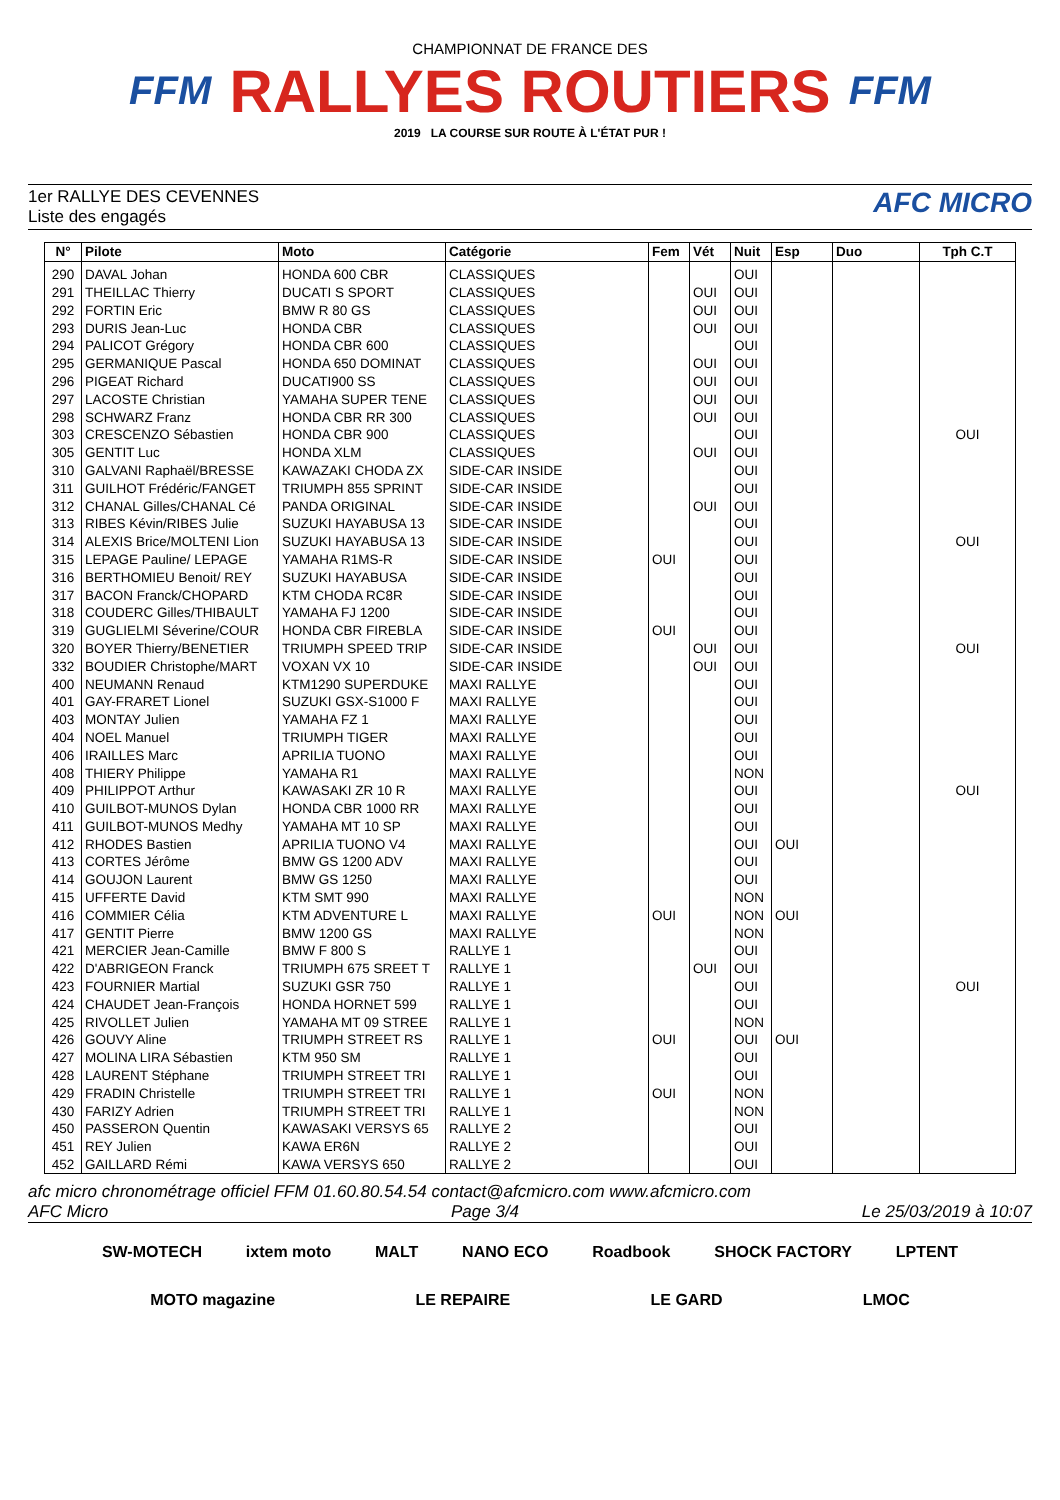FFM
CHAMPIONNAT DE FRANCE DES
RALLYES ROUTIERS
2019 LA COURSE SUR ROUTE À L'ÉTAT PUR !
FFM
1er RALLYE DES CEVENNES
Liste des engagés
AFC MICRO
| N° | Pilote | Moto | Catégorie | Fem | Vét | Nuit | Esp | Duo | Tph C.T |
| --- | --- | --- | --- | --- | --- | --- | --- | --- | --- |
| 290 | DAVAL Johan | HONDA 600 CBR | CLASSIQUES | | | OUI | | | |
| 291 | THEILLAC Thierry | DUCATI S SPORT | CLASSIQUES | | OUI | OUI | | | |
| 292 | FORTIN Eric | BMW R 80 GS | CLASSIQUES | | OUI | OUI | | | |
| 293 | DURIS Jean-Luc | HONDA CBR | CLASSIQUES | | OUI | OUI | | | |
| 294 | PALICOT Grégory | HONDA CBR 600 | CLASSIQUES | | | OUI | | | |
| 295 | GERMANIQUE Pascal | HONDA 650 DOMINAT | CLASSIQUES | | OUI | OUI | | | |
| 296 | PIGEAT Richard | DUCATI900 SS | CLASSIQUES | | OUI | OUI | | | |
| 297 | LACOSTE Christian | YAMAHA SUPER TENE | CLASSIQUES | | OUI | OUI | | | |
| 298 | SCHWARZ Franz | HONDA CBR RR 300 | CLASSIQUES | | OUI | OUI | | | |
| 303 | CRESCENZO Sébastien | HONDA CBR 900 | CLASSIQUES | | | OUI | | | OUI |
| 305 | GENTIT Luc | HONDA XLM | CLASSIQUES | | OUI | OUI | | | |
| 310 | GALVANI Raphaël/BRESSE | KAWAZAKI CHODA ZX | SIDE-CAR INSIDE | | | OUI | | | |
| 311 | GUILHOT Frédéric/FANGET | TRIUMPH 855 SPRINT | SIDE-CAR INSIDE | | | OUI | | | |
| 312 | CHANAL Gilles/CHANAL Cé | PANDA ORIGINAL | SIDE-CAR INSIDE | | OUI | OUI | | | |
| 313 | RIBES Kévin/RIBES Julie | SUZUKI HAYABUSA 13 | SIDE-CAR INSIDE | | | OUI | | | |
| 314 | ALEXIS Brice/MOLTENI Lion | SUZUKI HAYABUSA 13 | SIDE-CAR INSIDE | | | OUI | | | OUI |
| 315 | LEPAGE Pauline/ LEPAGE | YAMAHA R1MS-R | SIDE-CAR INSIDE | OUI | | OUI | | | |
| 316 | BERTHOMIEU Benoit/ REY | SUZUKI HAYABUSA | SIDE-CAR INSIDE | | | OUI | | | |
| 317 | BACON Franck/CHOPARD | KTM CHODA RC8R | SIDE-CAR INSIDE | | | OUI | | | |
| 318 | COUDERC Gilles/THIBAULT | YAMAHA FJ 1200 | SIDE-CAR INSIDE | | | OUI | | | |
| 319 | GUGLIELMI Séverine/COUR | HONDA CBR FIREBLA | SIDE-CAR INSIDE | OUI | | OUI | | | |
| 320 | BOYER Thierry/BENETIER | TRIUMPH SPEED TRIP | SIDE-CAR INSIDE | | OUI | OUI | | | OUI |
| 332 | BOUDIER Christophe/MART | VOXAN VX 10 | SIDE-CAR INSIDE | | OUI | OUI | | | |
| 400 | NEUMANN Renaud | KTM1290 SUPERDUKE | MAXI RALLYE | | | OUI | | | |
| 401 | GAY-FRARET Lionel | SUZUKI GSX-S1000 F | MAXI RALLYE | | | OUI | | | |
| 403 | MONTAY Julien | YAMAHA FZ 1 | MAXI RALLYE | | | OUI | | | |
| 404 | NOEL Manuel | TRIUMPH TIGER | MAXI RALLYE | | | OUI | | | |
| 406 | IRAILLES Marc | APRILIA TUONO | MAXI RALLYE | | | OUI | | | |
| 408 | THIERY Philippe | YAMAHA R1 | MAXI RALLYE | | | NON | | | |
| 409 | PHILIPPOT Arthur | KAWASAKI ZR 10 R | MAXI RALLYE | | | OUI | | | OUI |
| 410 | GUILBOT-MUNOS Dylan | HONDA CBR 1000 RR | MAXI RALLYE | | | OUI | | | |
| 411 | GUILBOT-MUNOS Medhy | YAMAHA MT 10 SP | MAXI RALLYE | | | OUI | | | |
| 412 | RHODES Bastien | APRILIA TUONO V4 | MAXI RALLYE | | | OUI | OUI | | |
| 413 | CORTES Jérôme | BMW GS 1200 ADV | MAXI RALLYE | | | OUI | | | |
| 414 | GOUJON Laurent | BMW GS 1250 | MAXI RALLYE | | | OUI | | | |
| 415 | UFFERTE David | KTM SMT 990 | MAXI RALLYE | | | NON | | | |
| 416 | COMMIER Célia | KTM ADVENTURE L | MAXI RALLYE | OUI | | NON | OUI | | |
| 417 | GENTIT Pierre | BMW 1200 GS | MAXI RALLYE | | | NON | | | |
| 421 | MERCIER Jean-Camille | BMW F 800 S | RALLYE 1 | | | OUI | | | |
| 422 | D'ABRIGEON Franck | TRIUMPH 675 SREET T | RALLYE 1 | | OUI | OUI | | | |
| 423 | FOURNIER Martial | SUZUKI GSR 750 | RALLYE 1 | | | OUI | | | OUI |
| 424 | CHAUDET Jean-François | HONDA HORNET 599 | RALLYE 1 | | | OUI | | | |
| 425 | RIVOLLET Julien | YAMAHA MT 09 STREE | RALLYE 1 | | | NON | | | |
| 426 | GOUVY Aline | TRIUMPH STREET RS | RALLYE 1 | OUI | | OUI | OUI | | |
| 427 | MOLINA LIRA Sébastien | KTM 950 SM | RALLYE 1 | | | OUI | | | |
| 428 | LAURENT Stéphane | TRIUMPH STREET TRI | RALLYE 1 | | | OUI | | | |
| 429 | FRADIN Christelle | TRIUMPH STREET TRI | RALLYE 1 | OUI | | NON | | | |
| 430 | FARIZY Adrien | TRIUMPH STREET TRI | RALLYE 1 | | | NON | | | |
| 450 | PASSERON Quentin | KAWASAKI VERSYS 65 | RALLYE 2 | | | OUI | | | |
| 451 | REY Julien | KAWA ER6N | RALLYE 2 | | | OUI | | | |
| 452 | GAILLARD Rémi | KAWA VERSYS 650 | RALLYE 2 | | | OUI | | | |
afc micro chronométrage officiel FFM 01.60.80.54.54 contact@afcmicro.com www.afcmicro.com
AFC Micro Page 3/4 Le 25/03/2019 à 10:07
SW-MOTECH ixtem moto MALT NANO ECO Roadbook SHOCK FACTORY LPTENT MOTO magazine LE REPAIRE LE GARD LMOC